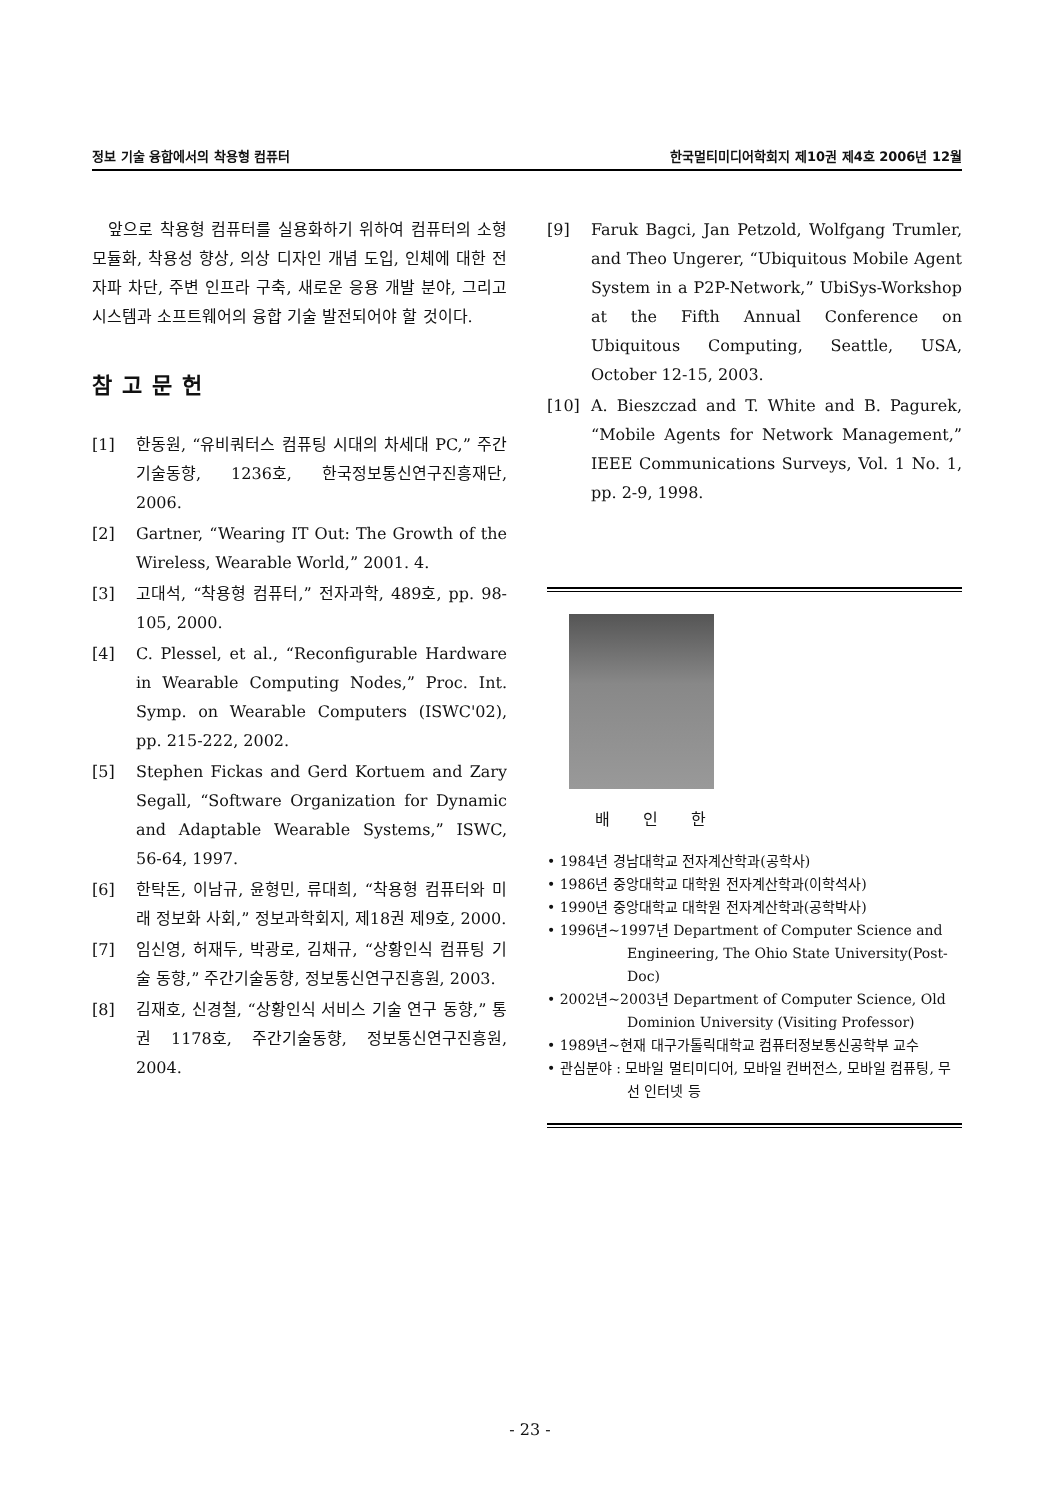정보 기술 융합에서의 착용형 컴퓨터 한국멀티미디어학회지 제10권 제4호 2006년 12월
앞으로 착용형 컴퓨터를 실용화하기 위하여 컴퓨터의 소형 모듈화, 착용성 향상, 의상 디자인 개념 도입, 인체에 대한 전자파 차단, 주변 인프라 구축, 새로운 응용 개발 분야, 그리고 시스템과 소프트웨어의 융합 기술 발전되어야 할 것이다.
참고문헌
[1] 한동원, “유비쿼터스 컴퓨팅 시대의 차세대 PC,” 주간기술동향, 1236호, 한국정보통신연구진흥재단, 2006.
[2] Gartner, “Wearing IT Out: The Growth of the Wireless, Wearable World,” 2001. 4.
[3] 고대석, “착용형 컴퓨터,” 전자과학, 489호, pp. 98-105, 2000.
[4] C. Plessel, et al., “Reconfigurable Hardware in Wearable Computing Nodes,” Proc. Int. Symp. on Wearable Computers (ISWC'02), pp. 215-222, 2002.
[5] Stephen Fickas and Gerd Kortuem and Zary Segall, “Software Organization for Dynamic and Adaptable Wearable Systems,” ISWC, 56-64, 1997.
[6] 한탁돈, 이남규, 윤형민, 류대희, “착용형 컴퓨터와 미래 정보화 사회,” 정보과학회지, 제18권 제9호, 2000.
[7] 임신영, 허재두, 박광로, 김채규, “상황인식 컴퓨팅 기술 동향,” 주간기술동향, 정보통신연구진흥원, 2003.
[8] 김재호, 신경철, “상황인식 서비스 기술 연구 동향,” 통권 1178호, 주간기술동향, 정보통신연구진흥원, 2004.
[9] Faruk Bagci, Jan Petzold, Wolfgang Trumler, and Theo Ungerer, “Ubiquitous Mobile Agent System in a P2P-Network,” UbiSys-Workshop at the Fifth Annual Conference on Ubiquitous Computing, Seattle, USA, October 12-15, 2003.
[10] A. Bieszczad and T. White and B. Pagurek, “Mobile Agents for Network Management,” IEEE Communications Surveys, Vol. 1 No. 1, pp. 2-9, 1998.
배 인 한
• 1984년 경남대학교 전자계산학과(공학사)
• 1986년 중앙대학교 대학원 전자계산학과(이학석사)
• 1990년 중앙대학교 대학원 전자계산학과(공학박사)
• 1996년~1997년 Department of Computer Science and Engineering, The Ohio State University(Post-Doc)
• 2002년~2003년 Department of Computer Science, Old Dominion University (Visiting Professor)
• 1989년~현재 대구가톨릭대학교 컴퓨터정보통신공학부 교수
• 관심분야 : 모바일 멀티미디어, 모바일 컨버전스, 모바일 컴퓨팅, 무선 인터넷 등
- 23 -